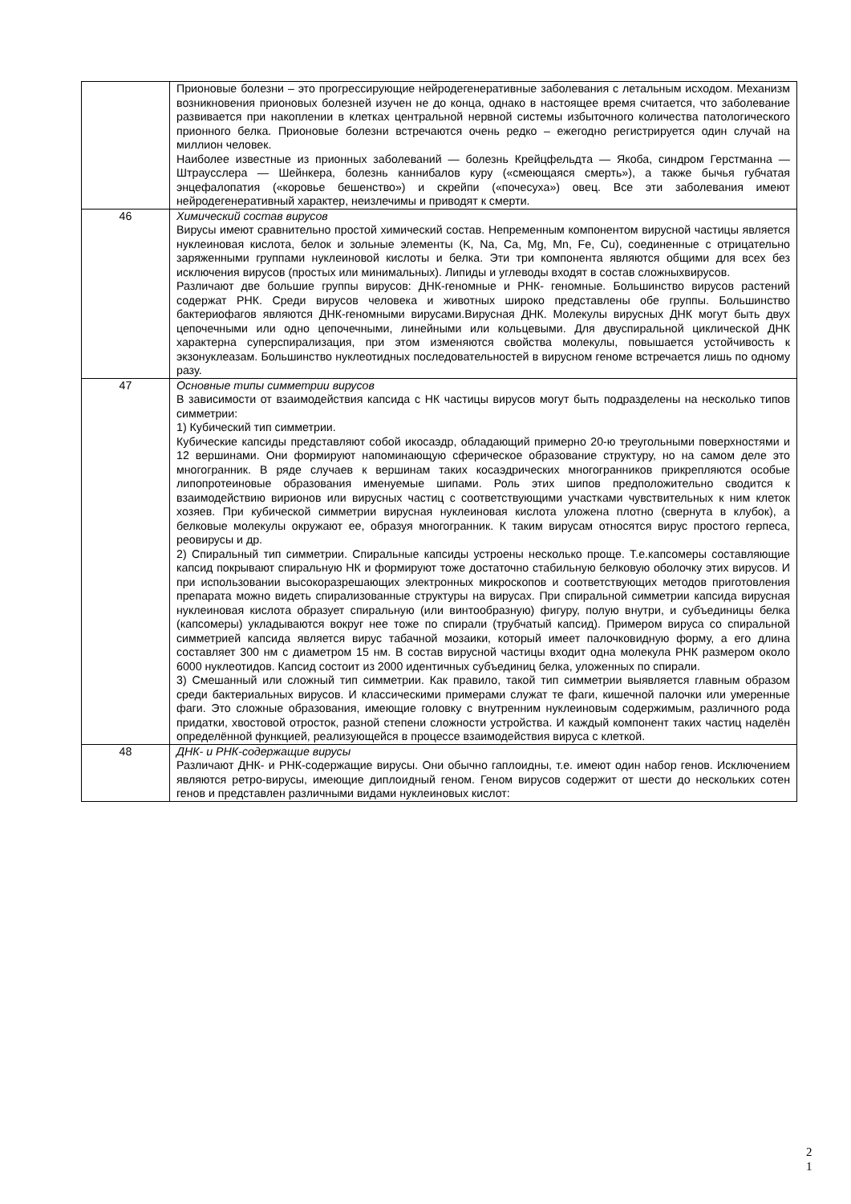| | Прионовые болезни – это прогрессирующие нейродегенеративные заболевания с летальным исходом. Механизм возникновения прионовых болезней изучен не до конца, однако в настоящее время считается, что заболевание развивается при накоплении в клетках центральной нервной системы избыточного количества патологического прионного белка. Прионовые болезни встречаются очень редко – ежегодно регистрируется один случай на миллион человек. Наиболее известные из прионных заболеваний — болезнь Крейцфельдта — Якоба, синдром Герстманна — Штрауcслера — Шейнкера, болезнь каннибалов куру («смеющаяся смерть»), а также бычья губчатая энцефалопатия («коровье бешенство») и скрейпи («почесуха») овец. Все эти заболевания имеют нейродегенеративный характер, неизлечимы и приводят к смерти. |
| 46 | Химический состав вирусов Вирусы имеют сравнительно простой химический состав. Непременным компонентом вирусной частицы является нуклеиновая кислота, белок и зольные элементы (K, Na, Ca, Mg, Mn, Fe, Cu), соединенные с отрицательно заряженными группами нуклеиновой кислоты и белка. Эти три компонента являются общими для всех без исключения вирусов (простых или минимальных). Липиды и углеводы входят в состав сложныхвирусов. Различают две большие группы вирусов: ДНК-геномные и РНК- геномные. Большинство вирусов растений содержат РНК. Среди вирусов человека и животных широко представлены обе группы. Большинство бактериофагов являются ДНК-геномными вирусами.Вирусная ДНК. Молекулы вирусных ДНК могут быть двух цепочечными или одно цепочечными, линейными или кольцевыми. Для двуспиральной циклической ДНК характерна суперспирализация, при этом изменяются свойства молекулы, повышается устойчивость к экзонуклеазам. Большинство нуклеотидных последовательностей в вирусном геноме встречается лишь по одному разу. |
| 47 | Основные типы симметрии вирусов В зависимости от взаимодействия капсида с НК частицы вирусов могут быть подразделены на несколько типов симметрии: 1) Кубический тип симметрии. Кубические капсиды представляют собой икосаэдр, обладающий примерно 20-ю треугольными поверхностями и 12 вершинами. Они формируют напоминающую сферическое образование структуру, но на самом деле это многогранник. В ряде случаев к вершинам таких косаэдрических многогранников прикрепляются особые липопротеиновые образования именуемые шипами. Роль этих шипов предположительно сводится к взаимодействию вирионов или вирусных частиц с соответствующими участками чувствительных к ним клеток хозяев. При кубической симметрии вирусная нуклеиновая кислота уложена плотно (свернута в клубок), а белковые молекулы окружают ее, образуя многогранник. К таким вирусам относятся вирус простого герпеса, реовирусы и др. 2) Спиральный тип симметрии. Спиральные капсиды устроены несколько проще. Т.е.капсомеры составляющие капсид покрывают спиральную НК и формируют тоже достаточно стабильную белковую оболочку этих вирусов. И при использовании высокоразрешающих электронных микроскопов и соответствующих методов приготовления препарата можно видеть спирализованные структуры на вирусах. При спиральной симметрии капсида вирусная нуклеиновая кислота образует спиральную (или винтообразную) фигуру, полую внутри, и субъединицы белка (капсомеры) укладываются вокруг нее тоже по спирали (трубчатый капсид). Примером вируса со спиральной симметрией капсида является вирус табачной мозаики, который имеет палочковидную форму, а его длина составляет 300 нм с диаметром 15 нм. В состав вирусной частицы входит одна молекула РНК размером около 6000 нуклеотидов. Капсид состоит из 2000 идентичных субъединиц белка, уложенных по спирали. 3) Смешанный или сложный тип симметрии. Как правило, такой тип симметрии выявляется главным образом среди бактериальных вирусов. И классическими примерами служат те фаги, кишечной палочки или умеренные фаги. Это сложные образования, имеющие головку с внутренним нуклеиновым содержимым, различного рода придатки, хвостовой отросток, разной степени сложности устройства. И каждый компонент таких частиц наделён определённой функцией, реализующейся в процессе взаимодействия вируса с клеткой. |
| 48 | ДНК- и РНК-содержащие вирусы Различают ДНК- и РНК-содержащие вирусы. Они обычно гаплоидны, т.е. имеют один набор генов. Исключением являются ретро-вирусы, имеющие диплоидный геном. Геном вирусов содержит от шести до нескольких сотен генов и представлен различными видами нуклеиновых кислот: |
2
1